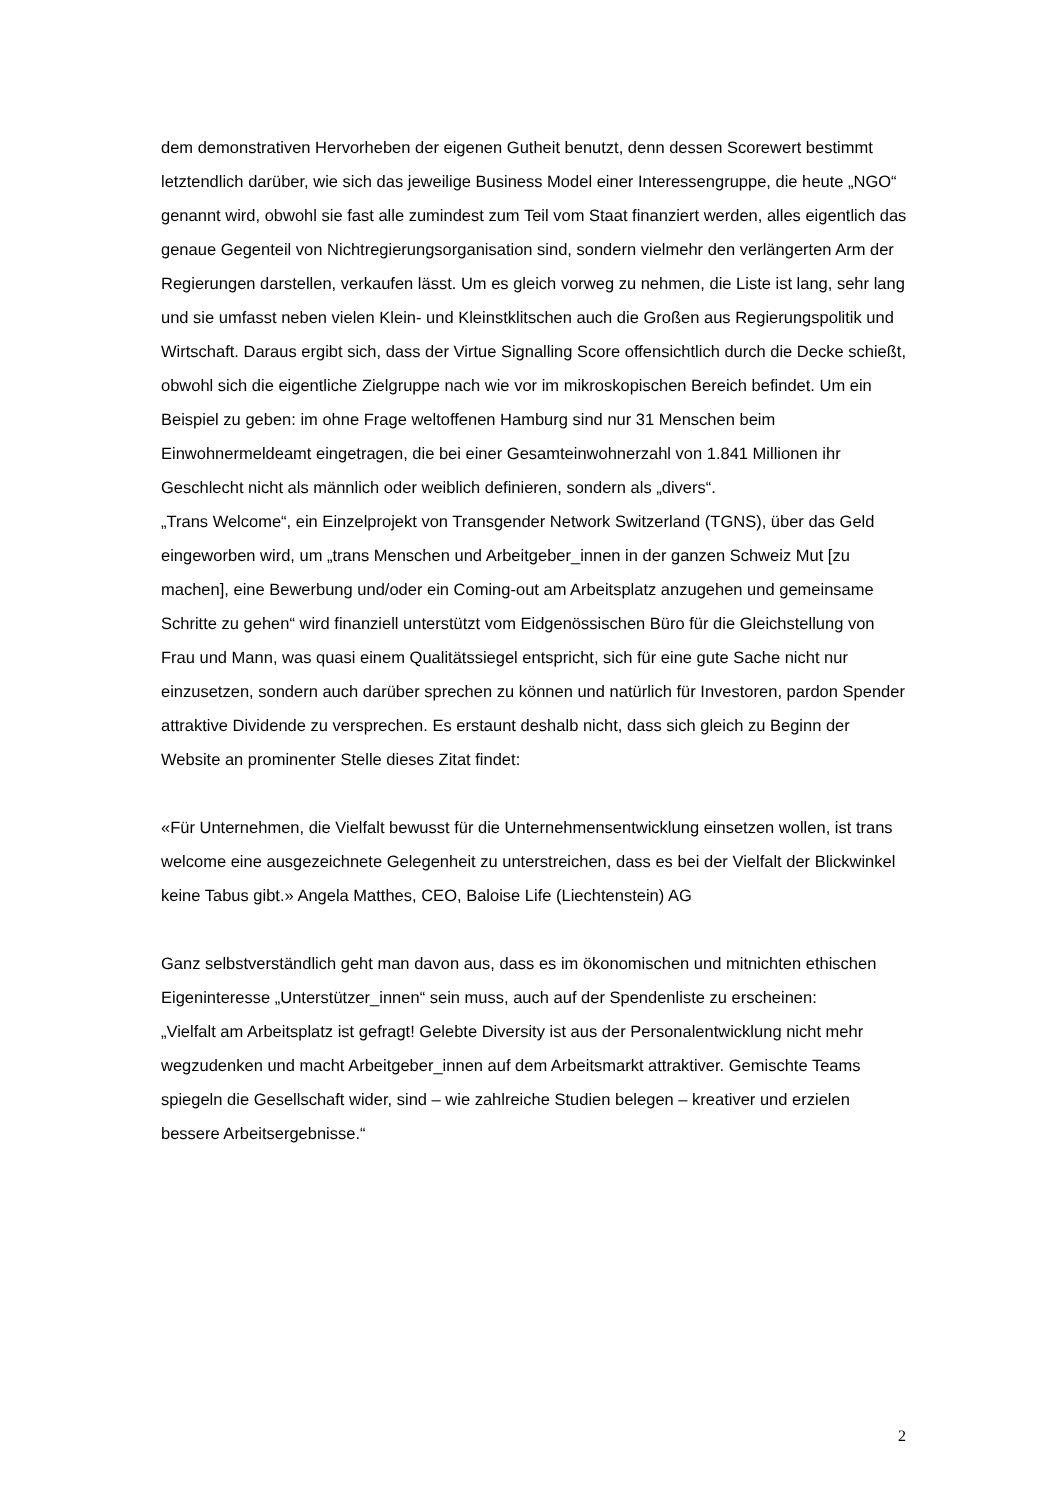dem demonstrativen Hervorheben der eigenen Gutheit benutzt, denn dessen Scorewert bestimmt letztendlich darüber, wie sich das jeweilige Business Model einer Interessengruppe, die heute „NGO“ genannt wird, obwohl sie fast alle zumindest zum Teil vom Staat finanziert werden, alles eigentlich das genaue Gegenteil von Nichtregierungsorganisation sind, sondern vielmehr den verlängerten Arm der Regierungen darstellen, verkaufen lässt. Um es gleich vorweg zu nehmen, die Liste ist lang, sehr lang und sie umfasst neben vielen Klein- und Kleinstklitschen auch die Großen aus Regierungspolitik und Wirtschaft. Daraus ergibt sich, dass der Virtue Signalling Score offensichtlich durch die Decke schießt, obwohl sich die eigentliche Zielgruppe nach wie vor im mikroskopischen Bereich befindet. Um ein Beispiel zu geben: im ohne Frage weltoffenen Hamburg sind nur 31 Menschen beim Einwohnermeldeamt eingetragen, die bei einer Gesamteinwohnerzahl von 1.841 Millionen ihr Geschlecht nicht als männlich oder weiblich definieren, sondern als „divers“.
„Trans Welcome“, ein Einzelprojekt von Transgender Network Switzerland (TGNS), über das Geld eingeworben wird, um „trans Menschen und Arbeitgeber_innen in der ganzen Schweiz Mut [zu machen], eine Bewerbung und/oder ein Coming-out am Arbeitsplatz anzugehen und gemeinsame Schritte zu gehen“ wird finanziell unterstützt vom Eidgenössischen Büro für die Gleichstellung von Frau und Mann, was quasi einem Qualitätssiegel entspricht, sich für eine gute Sache nicht nur einzusetzen, sondern auch darüber sprechen zu können und natürlich für Investoren, pardon Spender attraktive Dividende zu versprechen. Es erstaunt deshalb nicht, dass sich gleich zu Beginn der Website an prominenter Stelle dieses Zitat findet:
«Für Unternehmen, die Vielfalt bewusst für die Unternehmensentwicklung einsetzen wollen, ist trans welcome eine ausgezeichnete Gelegenheit zu unterstreichen, dass es bei der Vielfalt der Blickwinkel keine Tabus gibt.» Angela Matthes, CEO, Baloise Life (Liechtenstein) AG
Ganz selbstverständlich geht man davon aus, dass es im ökonomischen und mitnichten ethischen Eigeninteresse „Unterstützer_innen“ sein muss, auch auf der Spendenliste zu erscheinen:
„Vielfalt am Arbeitsplatz ist gefragt! Gelebte Diversity ist aus der Personalentwicklung nicht mehr wegzudenken und macht Arbeitgeber_innen auf dem Arbeitsmarkt attraktiver. Gemischte Teams spiegeln die Gesellschaft wider, sind – wie zahlreiche Studien belegen – kreativer und erzielen bessere Arbeitsergebnisse.“
2